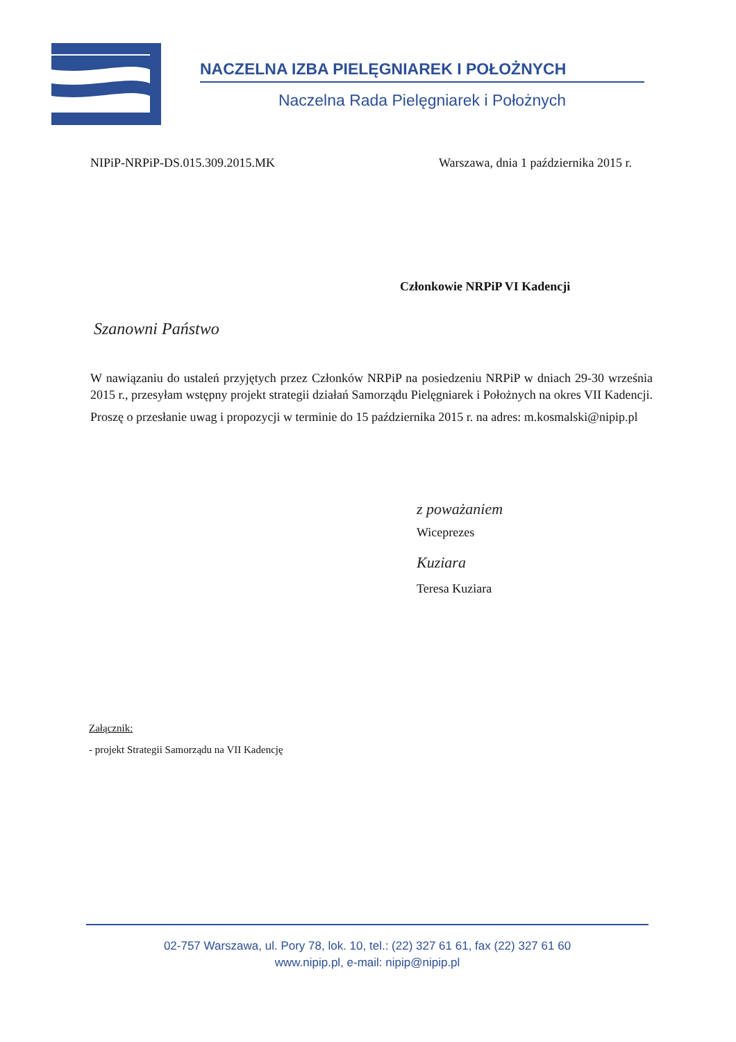NACZELNA IZBA PIELĘGNIAREK I POŁOŻNYCH
Naczelna Rada Pielęgniarek i Położnych
NIPiP-NRPiP-DS.015.309.2015.MK Warszawa, dnia 1 października 2015 r.
Członkowie NRPiP VI Kadencji
Szanowni Państwo
W nawiązaniu do ustaleń przyjętych przez Członków NRPiP na posiedzeniu NRPiP w dniach 29-30 września 2015 r., przesyłam wstępny projekt strategii działań Samorządu Pielęgniarek i Położnych na okres VII Kadencji.
Proszę o przesłanie uwag i propozycji w terminie do 15 października 2015 r. na adres: m.kosmalski@nipip.pl
z poważaniem
Wiceprezes
Kuziara
Teresa Kuziara
Załącznik:
- projekt Strategii Samorządu na VII Kadencję
02-757 Warszawa, ul. Pory 78, lok. 10, tel.: (22) 327 61 61, fax (22) 327 61 60
www.nipip.pl, e-mail: nipip@nipip.pl